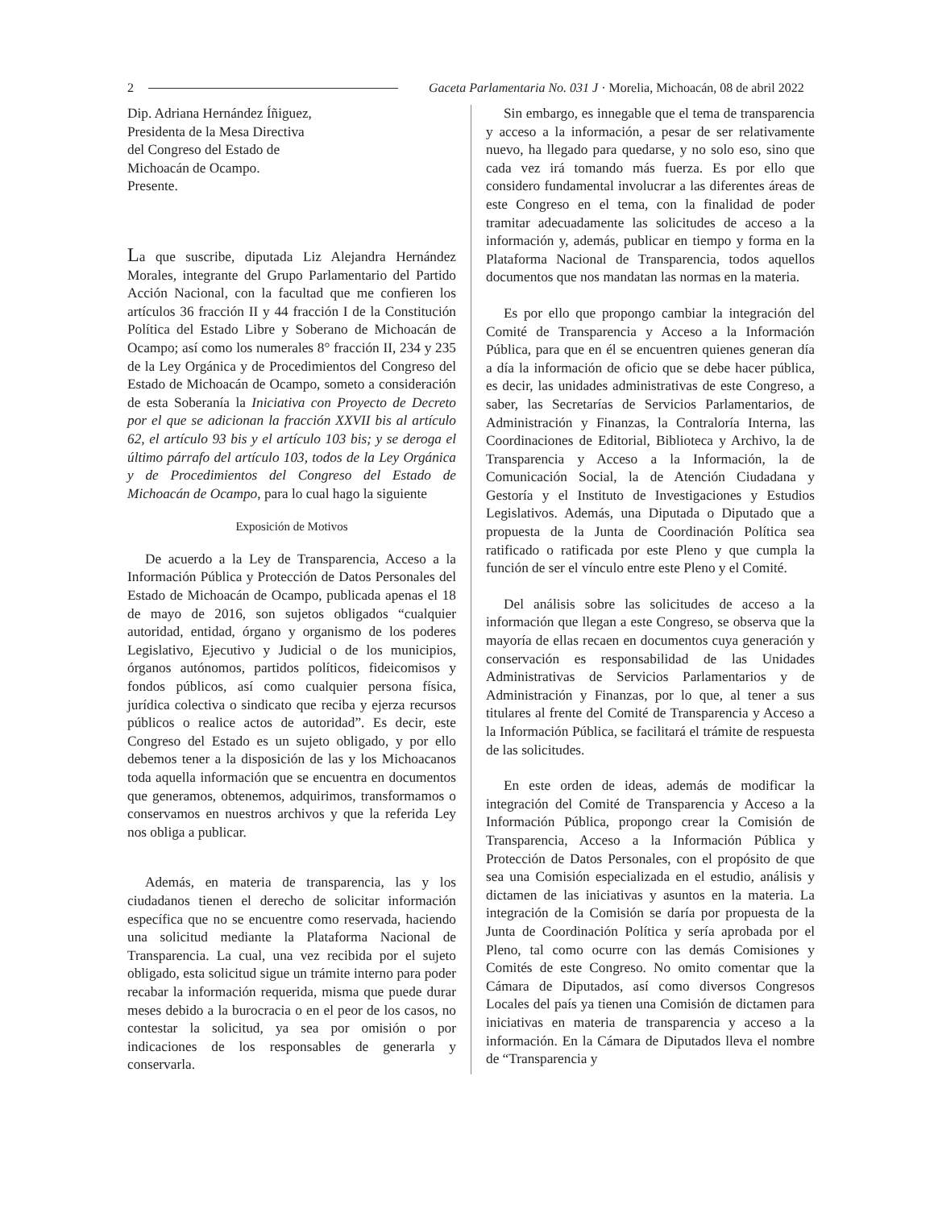2 Gaceta Parlamentaria No. 031 J · Morelia, Michoacán, 08 de abril 2022
Dip. Adriana Hernández Íñiguez,
Presidenta de la Mesa Directiva
del Congreso del Estado de
Michoacán de Ocampo.
Presente.
La que suscribe, diputada Liz Alejandra Hernández Morales, integrante del Grupo Parlamentario del Partido Acción Nacional, con la facultad que me confieren los artículos 36 fracción II y 44 fracción I de la Constitución Política del Estado Libre y Soberano de Michoacán de Ocampo; así como los numerales 8° fracción II, 234 y 235 de la Ley Orgánica y de Procedimientos del Congreso del Estado de Michoacán de Ocampo, someto a consideración de esta Soberanía la Iniciativa con Proyecto de Decreto por el que se adicionan la fracción XXVII bis al artículo 62, el artículo 93 bis y el artículo 103 bis; y se deroga el último párrafo del artículo 103, todos de la Ley Orgánica y de Procedimientos del Congreso del Estado de Michoacán de Ocampo, para lo cual hago la siguiente
Exposición de Motivos
De acuerdo a la Ley de Transparencia, Acceso a la Información Pública y Protección de Datos Personales del Estado de Michoacán de Ocampo, publicada apenas el 18 de mayo de 2016, son sujetos obligados “cualquier autoridad, entidad, órgano y organismo de los poderes Legislativo, Ejecutivo y Judicial o de los municipios, órganos autónomos, partidos políticos, fideicomisos y fondos públicos, así como cualquier persona física, jurídica colectiva o sindicato que reciba y ejerza recursos públicos o realice actos de autoridad”. Es decir, este Congreso del Estado es un sujeto obligado, y por ello debemos tener a la disposición de las y los Michoacanos toda aquella información que se encuentra en documentos que generamos, obtenemos, adquirimos, transformamos o conservamos en nuestros archivos y que la referida Ley nos obliga a publicar.
Además, en materia de transparencia, las y los ciudadanos tienen el derecho de solicitar información específica que no se encuentre como reservada, haciendo una solicitud mediante la Plataforma Nacional de Transparencia. La cual, una vez recibida por el sujeto obligado, esta solicitud sigue un trámite interno para poder recabar la información requerida, misma que puede durar meses debido a la burocracia o en el peor de los casos, no contestar la solicitud, ya sea por omisión o por indicaciones de los responsables de generarla y conservarla.
Sin embargo, es innegable que el tema de transparencia y acceso a la información, a pesar de ser relativamente nuevo, ha llegado para quedarse, y no solo eso, sino que cada vez irá tomando más fuerza. Es por ello que considero fundamental involucrar a las diferentes áreas de este Congreso en el tema, con la finalidad de poder tramitar adecuadamente las solicitudes de acceso a la información y, además, publicar en tiempo y forma en la Plataforma Nacional de Transparencia, todos aquellos documentos que nos mandatan las normas en la materia.
Es por ello que propongo cambiar la integración del Comité de Transparencia y Acceso a la Información Pública, para que en él se encuentren quienes generan día a día la información de oficio que se debe hacer pública, es decir, las unidades administrativas de este Congreso, a saber, las Secretarías de Servicios Parlamentarios, de Administración y Finanzas, la Contraloría Interna, las Coordinaciones de Editorial, Biblioteca y Archivo, la de Transparencia y Acceso a la Información, la de Comunicación Social, la de Atención Ciudadana y Gestoría y el Instituto de Investigaciones y Estudios Legislativos. Además, una Diputada o Diputado que a propuesta de la Junta de Coordinación Política sea ratificado o ratificada por este Pleno y que cumpla la función de ser el vínculo entre este Pleno y el Comité.
Del análisis sobre las solicitudes de acceso a la información que llegan a este Congreso, se observa que la mayoría de ellas recaen en documentos cuya generación y conservación es responsabilidad de las Unidades Administrativas de Servicios Parlamentarios y de Administración y Finanzas, por lo que, al tener a sus titulares al frente del Comité de Transparencia y Acceso a la Información Pública, se facilitará el trámite de respuesta de las solicitudes.
En este orden de ideas, además de modificar la integración del Comité de Transparencia y Acceso a la Información Pública, propongo crear la Comisión de Transparencia, Acceso a la Información Pública y Protección de Datos Personales, con el propósito de que sea una Comisión especializada en el estudio, análisis y dictamen de las iniciativas y asuntos en la materia. La integración de la Comisión se daría por propuesta de la Junta de Coordinación Política y sería aprobada por el Pleno, tal como ocurre con las demás Comisiones y Comités de este Congreso. No omito comentar que la Cámara de Diputados, así como diversos Congresos Locales del país ya tienen una Comisión de dictamen para iniciativas en materia de transparencia y acceso a la información. En la Cámara de Diputados lleva el nombre de “Transparencia y